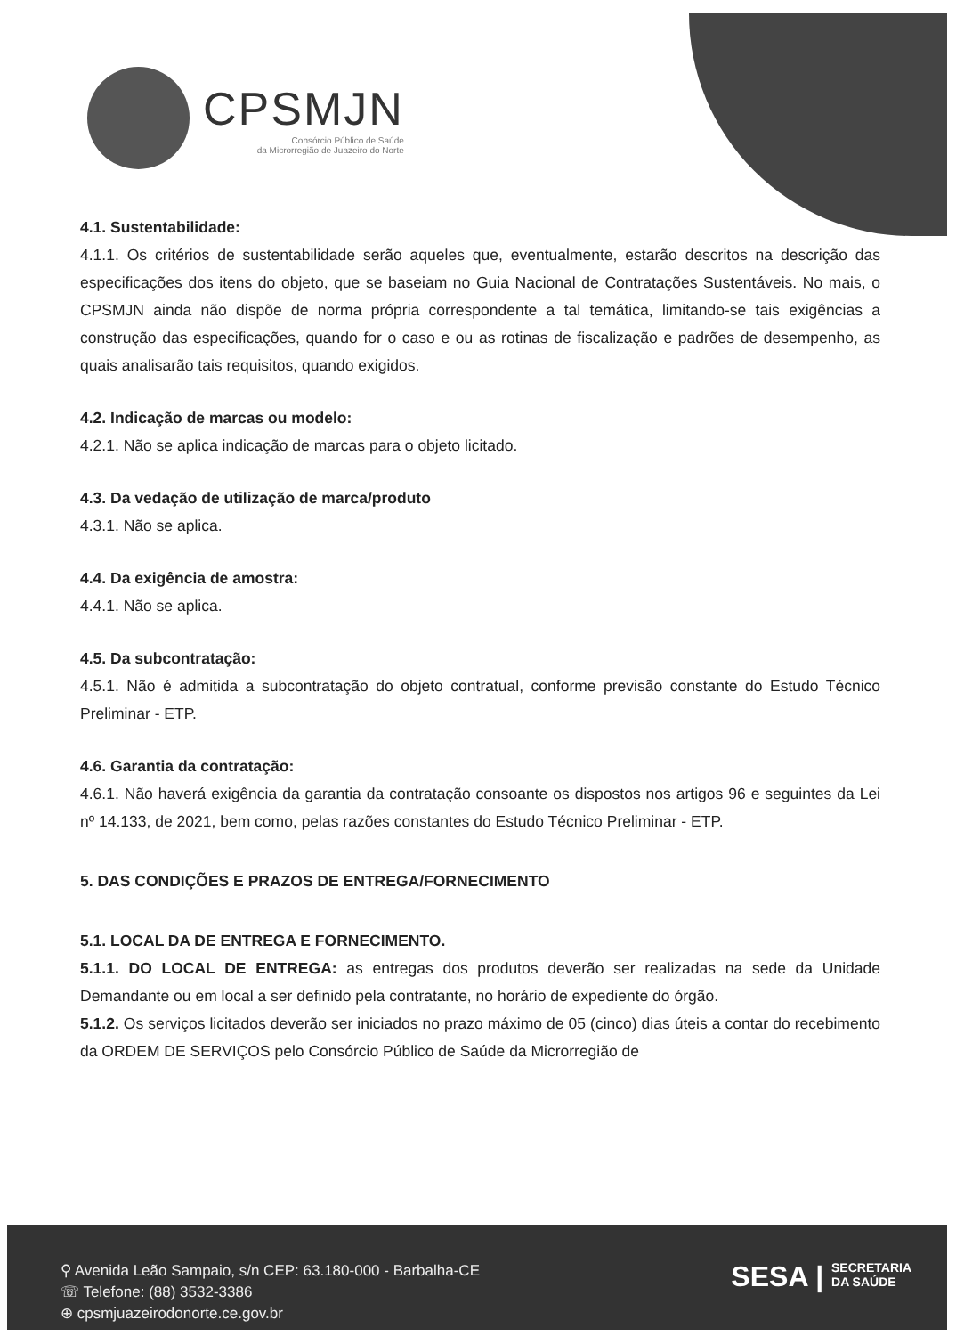CPSMJN
Consórcio Público de Saúde
da Microrregião de Juazeiro do Norte
4.1. Sustentabilidade:
4.1.1. Os critérios de sustentabilidade serão aqueles que, eventualmente, estarão descritos na descrição das especificações dos itens do objeto, que se baseiam no Guia Nacional de Contratações Sustentáveis. No mais, o CPSMJN ainda não dispõe de norma própria correspondente a tal temática, limitando-se tais exigências a construção das especificações, quando for o caso e ou as rotinas de fiscalização e padrões de desempenho, as quais analisarão tais requisitos, quando exigidos.
4.2. Indicação de marcas ou modelo:
4.2.1. Não se aplica indicação de marcas para o objeto licitado.
4.3. Da vedação de utilização de marca/produto
4.3.1. Não se aplica.
4.4. Da exigência de amostra:
4.4.1. Não se aplica.
4.5. Da subcontratação:
4.5.1. Não é admitida a subcontratação do objeto contratual, conforme previsão constante do Estudo Técnico Preliminar - ETP.
4.6. Garantia da contratação:
4.6.1. Não haverá exigência da garantia da contratação consoante os dispostos nos artigos 96 e seguintes da Lei nº 14.133, de 2021, bem como, pelas razões constantes do Estudo Técnico Preliminar - ETP.
5. DAS CONDIÇÕES E PRAZOS DE ENTREGA/FORNECIMENTO
5.1. LOCAL DA DE ENTREGA E FORNECIMENTO.
5.1.1. DO LOCAL DE ENTREGA: as entregas dos produtos deverão ser realizadas na sede da Unidade Demandante ou em local a ser definido pela contratante, no horário de expediente do órgão.
5.1.2. Os serviços licitados deverão ser iniciados no prazo máximo de 05 (cinco) dias úteis a contar do recebimento da ORDEM DE SERVIÇOS pelo Consórcio Público de Saúde da Microrregião de
⚲ Avenida Leão Sampaio, s/n CEP: 63.180-000 - Barbalha-CE
☏ Telefone: (88) 3532-3386
⊕ cpsmjuazeirodonorte.ce.gov.br
SESA | SECRETARIA
DA SAÚDE